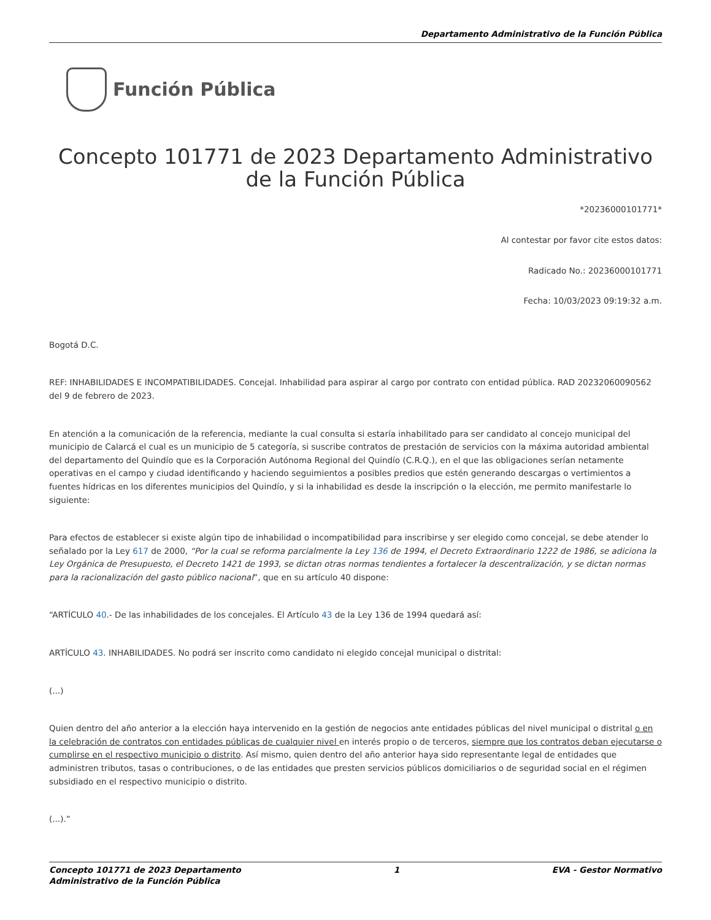Departamento Administrativo de la Función Pública
Función Pública
Concepto 101771 de 2023 Departamento Administrativo de la Función Pública
*20236000101771*
Al contestar por favor cite estos datos:
Radicado No.: 20236000101771
Fecha: 10/03/2023 09:19:32 a.m.
Bogotá D.C.
REF: INHABILIDADES E INCOMPATIBILIDADES. Concejal. Inhabilidad para aspirar al cargo por contrato con entidad pública. RAD 20232060090562 del 9 de febrero de 2023.
En atención a la comunicación de la referencia, mediante la cual consulta si estaría inhabilitado para ser candidato al concejo municipal del municipio de Calarcá el cual es un municipio de 5 categoría, si suscribe contratos de prestación de servicios con la máxima autoridad ambiental del departamento del Quindío que es la Corporación Autónoma Regional del Quindío (C.R.Q.), en el que las obligaciones serían netamente operativas en el campo y ciudad identificando y haciendo seguimientos a posibles predios que estén generando descargas o vertimientos a fuentes hídricas en los diferentes municipios del Quindío, y si la inhabilidad es desde la inscripción o la elección, me permito manifestarle lo siguiente:
Para efectos de establecer si existe algún tipo de inhabilidad o incompatibilidad para inscribirse y ser elegido como concejal, se debe atender lo señalado por la Ley 617 de 2000, “Por la cual se reforma parcialmente la Ley 136 de 1994, el Decreto Extraordinario 1222 de 1986, se adiciona la Ley Orgánica de Presupuesto, el Decreto 1421 de 1993, se dictan otras normas tendientes a fortalecer la descentralización, y se dictan normas para la racionalización del gasto público nacional”, que en su artículo 40 dispone:
“ARTÍCULO 40.- De las inhabilidades de los concejales. El Artículo 43 de la Ley 136 de 1994 quedará así:
ARTÍCULO 43. INHABILIDADES. No podrá ser inscrito como candidato ni elegido concejal municipal o distrital:
(...)
Quien dentro del año anterior a la elección haya intervenido en la gestión de negocios ante entidades públicas del nivel municipal o distrital o en la celebración de contratos con entidades públicas de cualquier nivel en interés propio o de terceros, siempre que los contratos deban ejecutarse o cumplirse en el respectivo municipio o distrito. Así mismo, quien dentro del año anterior haya sido representante legal de entidades que administren tributos, tasas o contribuciones, o de las entidades que presten servicios públicos domiciliarios o de seguridad social en el régimen subsidiado en el respectivo municipio o distrito.
(...).”
Concepto 101771 de 2023 Departamento
Administrativo de la Función Pública 1 EVA - Gestor Normativo